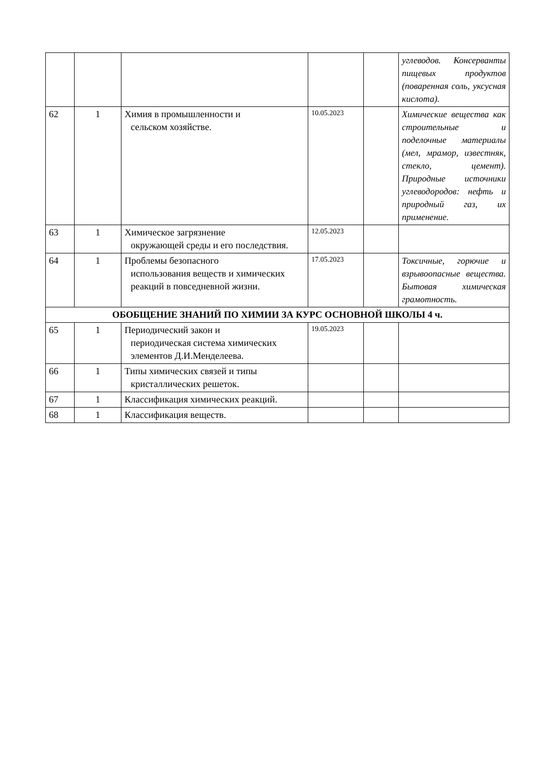| | | | | | углеводов. Консерванты пищевых продуктов (поваренная соль, уксусная кислота). |
| 62 | 1 | Химия в промышленности и сельском хозяйстве. | 10.05.2023 | | Химические вещества как строительные и поделочные материалы (мел, мрамор, известняк, стекло, цемент). Природные источники углеводородов: нефть и природный газ, их применение. |
| 63 | 1 | Химическое загрязнение окружающей среды и его последствия. | 12.05.2023 | | |
| 64 | 1 | Проблемы безопасного использования веществ и химических реакций в повседневной жизни. | 17.05.2023 | | Токсичные, горючие и взрывоопасные вещества. Бытовая химическая грамотность. |
| ОБОБЩЕНИЕ ЗНАНИЙ ПО ХИМИИ ЗА КУРС ОСНОВНОЙ ШКОЛЫ 4 ч. | | | | | |
| 65 | 1 | Периодический закон и периодическая система химических элементов Д.И.Менделеева. | 19.05.2023 | | |
| 66 | 1 | Типы химических связей и типы кристаллических решеток. | | | |
| 67 | 1 | Классификация химических реакций. | | | |
| 68 | 1 | Классификация веществ. | | | |